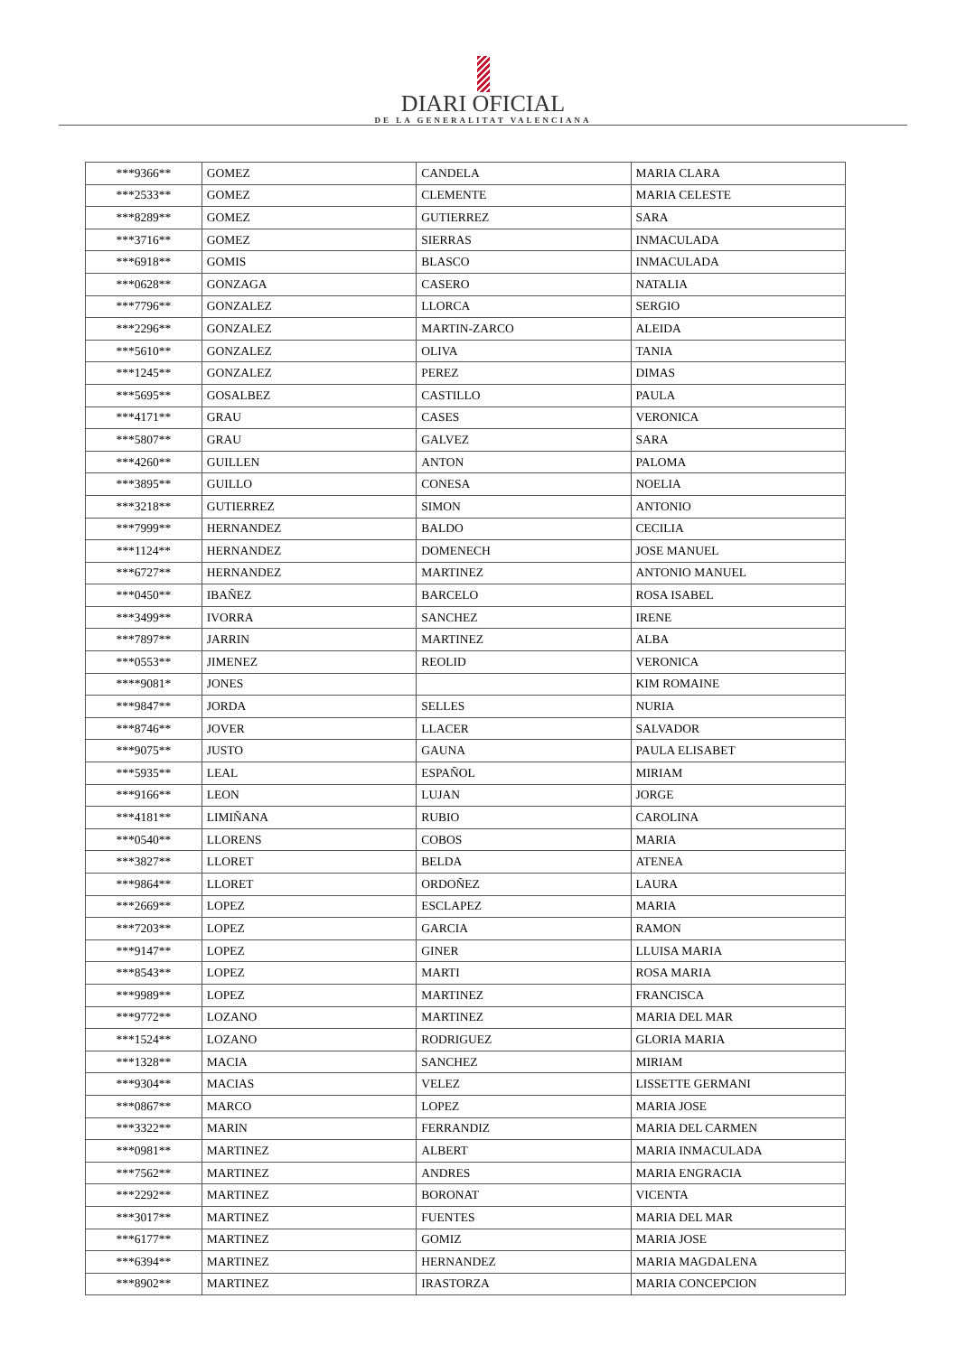DIARI OFICIAL
DE LA GENERALITAT VALENCIANA
| ***9366** | GOMEZ | CANDELA | MARIA CLARA |
| ***2533** | GOMEZ | CLEMENTE | MARIA CELESTE |
| ***8289** | GOMEZ | GUTIERREZ | SARA |
| ***3716** | GOMEZ | SIERRAS | INMACULADA |
| ***6918** | GOMIS | BLASCO | INMACULADA |
| ***0628** | GONZAGA | CASERO | NATALIA |
| ***7796** | GONZALEZ | LLORCA | SERGIO |
| ***2296** | GONZALEZ | MARTIN-ZARCO | ALEIDA |
| ***5610** | GONZALEZ | OLIVA | TANIA |
| ***1245** | GONZALEZ | PEREZ | DIMAS |
| ***5695** | GOSALBEZ | CASTILLO | PAULA |
| ***4171** | GRAU | CASES | VERONICA |
| ***5807** | GRAU | GALVEZ | SARA |
| ***4260** | GUILLEN | ANTON | PALOMA |
| ***3895** | GUILLO | CONESA | NOELIA |
| ***3218** | GUTIERREZ | SIMON | ANTONIO |
| ***7999** | HERNANDEZ | BALDO | CECILIA |
| ***1124** | HERNANDEZ | DOMENECH | JOSE MANUEL |
| ***6727** | HERNANDEZ | MARTINEZ | ANTONIO MANUEL |
| ***0450** | IBAÑEZ | BARCELO | ROSA ISABEL |
| ***3499** | IVORRA | SANCHEZ | IRENE |
| ***7897** | JARRIN | MARTINEZ | ALBA |
| ***0553** | JIMENEZ | REOLID | VERONICA |
| ****9081* | JONES | | KIM ROMAINE |
| ***9847** | JORDA | SELLES | NURIA |
| ***8746** | JOVER | LLACER | SALVADOR |
| ***9075** | JUSTO | GAUNA | PAULA ELISABET |
| ***5935** | LEAL | ESPAÑOL | MIRIAM |
| ***9166** | LEON | LUJAN | JORGE |
| ***4181** | LIMIÑANA | RUBIO | CAROLINA |
| ***0540** | LLORENS | COBOS | MARIA |
| ***3827** | LLORET | BELDA | ATENEA |
| ***9864** | LLORET | ORDOÑEZ | LAURA |
| ***2669** | LOPEZ | ESCLAPEZ | MARIA |
| ***7203** | LOPEZ | GARCIA | RAMON |
| ***9147** | LOPEZ | GINER | LLUISA MARIA |
| ***8543** | LOPEZ | MARTI | ROSA MARIA |
| ***9989** | LOPEZ | MARTINEZ | FRANCISCA |
| ***9772** | LOZANO | MARTINEZ | MARIA DEL MAR |
| ***1524** | LOZANO | RODRIGUEZ | GLORIA MARIA |
| ***1328** | MACIA | SANCHEZ | MIRIAM |
| ***9304** | MACIAS | VELEZ | LISSETTE GERMANI |
| ***0867** | MARCO | LOPEZ | MARIA JOSE |
| ***3322** | MARIN | FERRANDIZ | MARIA DEL CARMEN |
| ***0981** | MARTINEZ | ALBERT | MARIA INMACULADA |
| ***7562** | MARTINEZ | ANDRES | MARIA ENGRACIA |
| ***2292** | MARTINEZ | BORONAT | VICENTA |
| ***3017** | MARTINEZ | FUENTES | MARIA DEL MAR |
| ***6177** | MARTINEZ | GOMIZ | MARIA JOSE |
| ***6394** | MARTINEZ | HERNANDEZ | MARIA MAGDALENA |
| ***8902** | MARTINEZ | IRASTORZA | MARIA CONCEPCION |